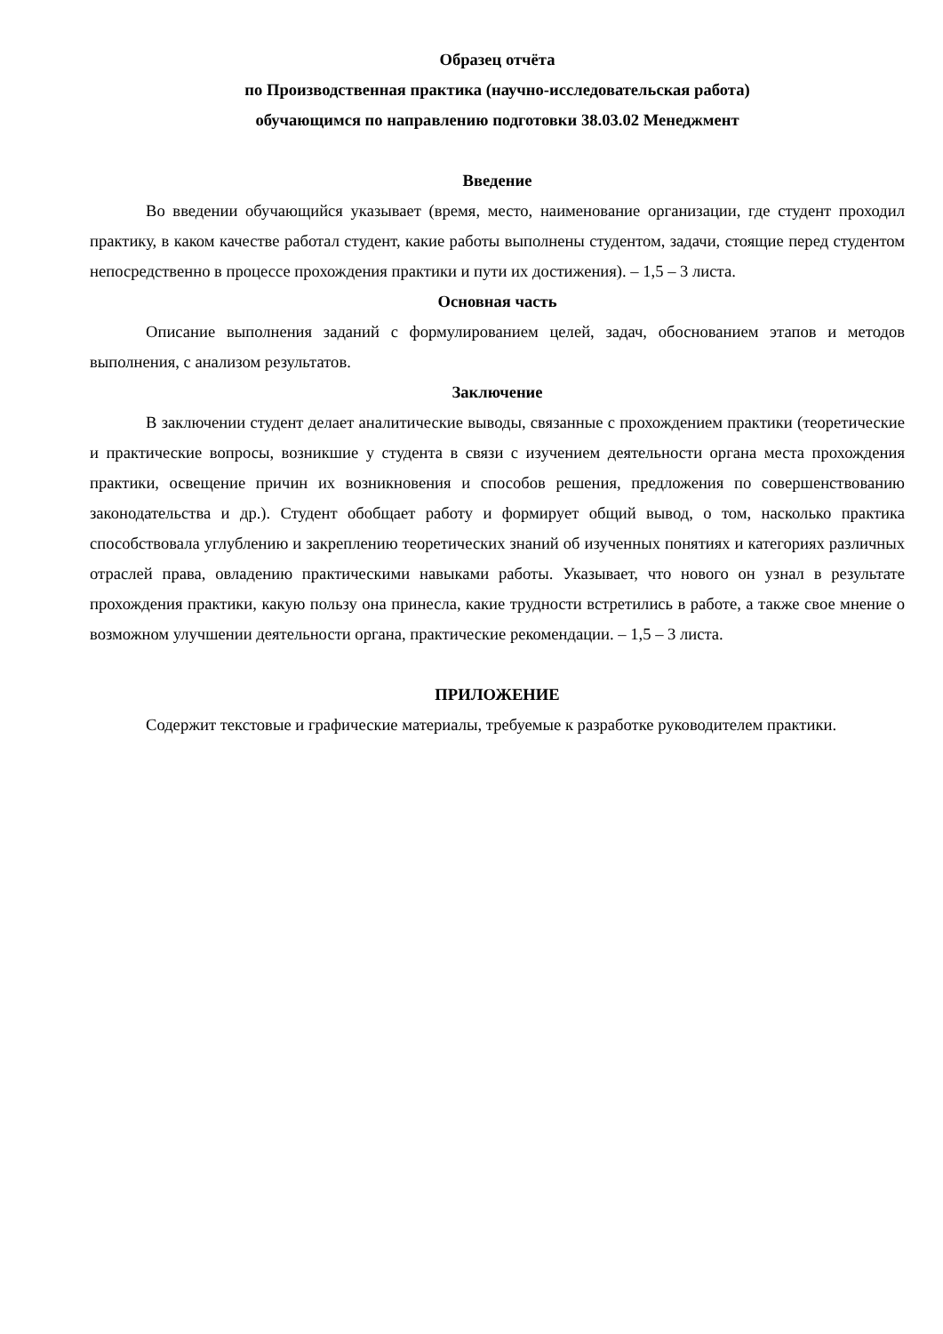Образец отчёта
по Производственная практика (научно-исследовательская работа)
обучающимся по направлению подготовки 38.03.02 Менеджмент
Введение
Во введении обучающийся указывает (время, место, наименование организации, где студент проходил практику, в каком качестве работал студент, какие работы выполнены студентом, задачи, стоящие перед студентом непосредственно в процессе прохождения практики и пути их достижения). – 1,5 – 3 листа.
Основная часть
Описание выполнения заданий с формулированием целей, задач, обоснованием этапов и методов выполнения, с анализом результатов.
Заключение
В заключении студент делает аналитические выводы, связанные с прохождением практики (теоретические и практические вопросы, возникшие у студента в связи с изучением деятельности органа места прохождения практики, освещение причин их возникновения и способов решения, предложения по совершенствованию законодательства и др.). Студент обобщает работу и формирует общий вывод, о том, насколько практика способствовала углублению и закреплению теоретических знаний об изученных понятиях и категориях различных отраслей права, овладению практическими навыками работы. Указывает, что нового он узнал в результате прохождения практики, какую пользу она принесла, какие трудности встретились в работе, а также свое мнение о возможном улучшении деятельности органа, практические рекомендации. – 1,5 – 3 листа.
ПРИЛОЖЕНИЕ
Содержит текстовые и графические материалы, требуемые к разработке руководителем практики.